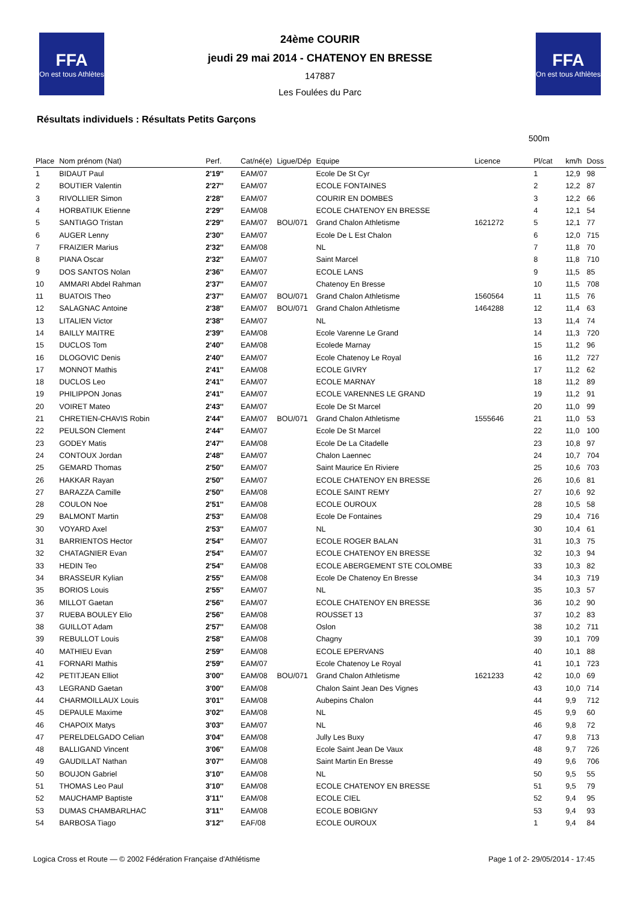FFA
On est tous Athlètes
FFA
On est tous Athlètes
24ème COURIR
jeudi 29 mai 2014 - CHATENOY EN BRESSE
147887
Les Foulées du Parc
Résultats individuels : Résultats Petits Garçons
500m
| Place | Nom prénom (Nat) | Perf. | Cat/né(e) | Ligue/Dép | Equipe | Licence | Pl/cat | km/h | Doss |
| --- | --- | --- | --- | --- | --- | --- | --- | --- | --- |
| 1 | BIDAUT Paul | 2'19'' | EAM/07 | | Ecole De St Cyr | | 1 | 12,9 | 98 |
| 2 | BOUTIER Valentin | 2'27'' | EAM/07 | | ECOLE FONTAINES | | 2 | 12,2 | 87 |
| 3 | RIVOLLIER Simon | 2'28'' | EAM/07 | | COURIR EN DOMBES | | 3 | 12,2 | 66 |
| 4 | HORBATIUK Etienne | 2'29'' | EAM/08 | | ECOLE CHATENOY EN BRESSE | | 4 | 12,1 | 54 |
| 5 | SANTIAGO Tristan | 2'29'' | EAM/07 | BOU/071 | Grand Chalon Athletisme | 1621272 | 5 | 12,1 | 77 |
| 6 | AUGER Lenny | 2'30'' | EAM/07 | | Ecole De L Est Chalon | | 6 | 12,0 | 715 |
| 7 | FRAIZIER Marius | 2'32'' | EAM/08 | | NL | | 7 | 11,8 | 70 |
| 8 | PIANA Oscar | 2'32'' | EAM/07 | | Saint Marcel | | 8 | 11,8 | 710 |
| 9 | DOS SANTOS Nolan | 2'36'' | EAM/07 | | ECOLE LANS | | 9 | 11,5 | 85 |
| 10 | AMMARI Abdel Rahman | 2'37'' | EAM/07 | | Chatenoy En Bresse | | 10 | 11,5 | 708 |
| 11 | BUATOIS Theo | 2'37'' | EAM/07 | BOU/071 | Grand Chalon Athletisme | 1560564 | 11 | 11,5 | 76 |
| 12 | SALAGNAC Antoine | 2'38'' | EAM/07 | BOU/071 | Grand Chalon Athletisme | 1464288 | 12 | 11,4 | 63 |
| 13 | LITALIEN Victor | 2'38'' | EAM/07 | | NL | | 13 | 11,4 | 74 |
| 14 | BAILLY MAITRE | 2'39'' | EAM/08 | | Ecole Varenne Le Grand | | 14 | 11,3 | 720 |
| 15 | DUCLOS Tom | 2'40'' | EAM/08 | | Ecolede Marnay | | 15 | 11,2 | 96 |
| 16 | DLOGOVIC Denis | 2'40'' | EAM/07 | | Ecole Chatenoy Le Royal | | 16 | 11,2 | 727 |
| 17 | MONNOT Mathis | 2'41'' | EAM/08 | | ECOLE GIVRY | | 17 | 11,2 | 62 |
| 18 | DUCLOS Leo | 2'41'' | EAM/07 | | ECOLE MARNAY | | 18 | 11,2 | 89 |
| 19 | PHILIPPON Jonas | 2'41'' | EAM/07 | | ECOLE VARENNES LE GRAND | | 19 | 11,2 | 91 |
| 20 | VOIRET Mateo | 2'43'' | EAM/07 | | Ecole De St Marcel | | 20 | 11,0 | 99 |
| 21 | CHRETIEN-CHAVIS Robin | 2'44'' | EAM/07 | BOU/071 | Grand Chalon Athletisme | 1555646 | 21 | 11,0 | 53 |
| 22 | PEULSON Clement | 2'44'' | EAM/07 | | Ecole De St Marcel | | 22 | 11,0 | 100 |
| 23 | GODEY Matis | 2'47'' | EAM/08 | | Ecole De La Citadelle | | 23 | 10,8 | 97 |
| 24 | CONTOUX Jordan | 2'48'' | EAM/07 | | Chalon Laennec | | 24 | 10,7 | 704 |
| 25 | GEMARD Thomas | 2'50'' | EAM/07 | | Saint Maurice En Riviere | | 25 | 10,6 | 703 |
| 26 | HAKKAR Rayan | 2'50'' | EAM/07 | | ECOLE CHATENOY EN BRESSE | | 26 | 10,6 | 81 |
| 27 | BARAZZA Camille | 2'50'' | EAM/08 | | ECOLE SAINT REMY | | 27 | 10,6 | 92 |
| 28 | COULON Noe | 2'51'' | EAM/08 | | ECOLE OUROUX | | 28 | 10,5 | 58 |
| 29 | BALMONT Martin | 2'53'' | EAM/08 | | Ecole De Fontaines | | 29 | 10,4 | 716 |
| 30 | VOYARD Axel | 2'53'' | EAM/07 | | NL | | 30 | 10,4 | 61 |
| 31 | BARRIENTOS Hector | 2'54'' | EAM/07 | | ECOLE ROGER BALAN | | 31 | 10,3 | 75 |
| 32 | CHATAGNIER Evan | 2'54'' | EAM/07 | | ECOLE CHATENOY EN BRESSE | | 32 | 10,3 | 94 |
| 33 | HEDIN Teo | 2'54'' | EAM/08 | | ECOLE ABERGEMENT STE COLOMBE | | 33 | 10,3 | 82 |
| 34 | BRASSEUR Kylian | 2'55'' | EAM/08 | | Ecole De Chatenoy En Bresse | | 34 | 10,3 | 719 |
| 35 | BORIOS Louis | 2'55'' | EAM/07 | | NL | | 35 | 10,3 | 57 |
| 36 | MILLOT Gaetan | 2'56'' | EAM/07 | | ECOLE CHATENOY EN BRESSE | | 36 | 10,2 | 90 |
| 37 | RUEBA BOULEY Elio | 2'56'' | EAM/08 | | ROUSSET 13 | | 37 | 10,2 | 83 |
| 38 | GUILLOT Adam | 2'57'' | EAM/08 | | Oslon | | 38 | 10,2 | 711 |
| 39 | REBULLOT Louis | 2'58'' | EAM/08 | | Chagny | | 39 | 10,1 | 709 |
| 40 | MATHIEU Evan | 2'59'' | EAM/08 | | ECOLE EPERVANS | | 40 | 10,1 | 88 |
| 41 | FORNARI Mathis | 2'59'' | EAM/07 | | Ecole Chatenoy Le Royal | | 41 | 10,1 | 723 |
| 42 | PETITJEAN Elliot | 3'00'' | EAM/08 | BOU/071 | Grand Chalon Athletisme | 1621233 | 42 | 10,0 | 69 |
| 43 | LEGRAND Gaetan | 3'00'' | EAM/08 | | Chalon Saint Jean Des Vignes | | 43 | 10,0 | 714 |
| 44 | CHARMOILLAUX Louis | 3'01'' | EAM/08 | | Aubepins Chalon | | 44 | 9,9 | 712 |
| 45 | DEPAULE Maxime | 3'02'' | EAM/08 | | NL | | 45 | 9,9 | 60 |
| 46 | CHAPOIX Matys | 3'03'' | EAM/07 | | NL | | 46 | 9,8 | 72 |
| 47 | PERELDELGADO Celian | 3'04'' | EAM/08 | | Jully Les Buxy | | 47 | 9,8 | 713 |
| 48 | BALLIGAND Vincent | 3'06'' | EAM/08 | | Ecole Saint Jean De Vaux | | 48 | 9,7 | 726 |
| 49 | GAUDILLAT Nathan | 3'07'' | EAM/08 | | Saint Martin En Bresse | | 49 | 9,6 | 706 |
| 50 | BOUJON Gabriel | 3'10'' | EAM/08 | | NL | | 50 | 9,5 | 55 |
| 51 | THOMAS Leo Paul | 3'10'' | EAM/08 | | ECOLE CHATENOY EN BRESSE | | 51 | 9,5 | 79 |
| 52 | MAUCHAMP Baptiste | 3'11'' | EAM/08 | | ECOLE CIEL | | 52 | 9,4 | 95 |
| 53 | DUMAS CHAMBARLHAC | 3'11'' | EAM/08 | | ECOLE BOBIGNY | | 53 | 9,4 | 93 |
| 54 | BARBOSA Tiago | 3'12'' | EAF/08 | | ECOLE OUROUX | | 1 | 9,4 | 84 |
Logica Cross et Route — © 2002 Fédération Française d'Athlétisme Page 1 of 2- 29/05/2014 - 17:45